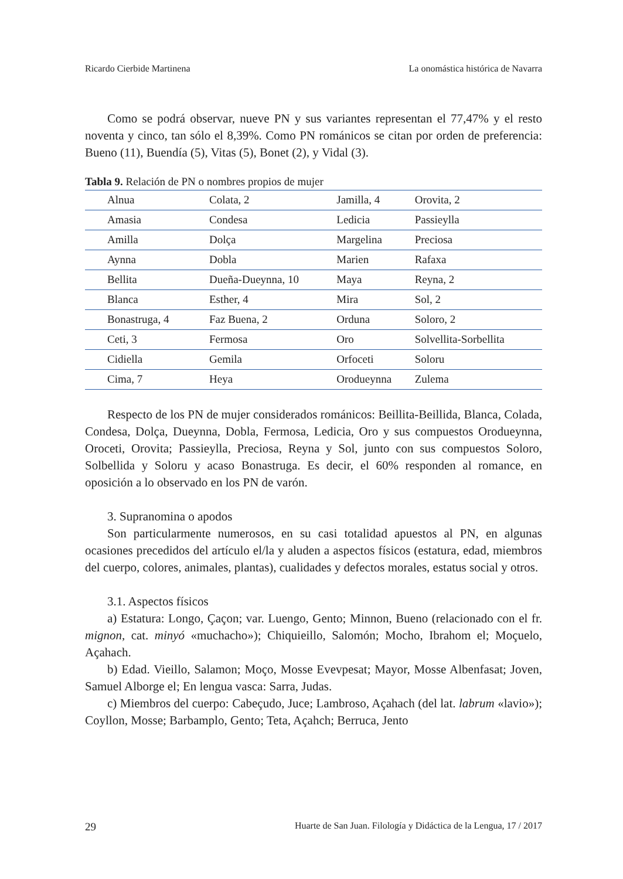Ricardo Cierbide Martinena La onomástica histórica de Navarra
Como se podrá observar, nueve PN y sus variantes representan el 77,47% y el resto noventa y cinco, tan sólo el 8,39%. Como PN románicos se citan por orden de preferencia: Bueno (11), Buendía (5), Vitas (5), Bonet (2), y Vidal (3).
Tabla 9. Relación de PN o nombres propios de mujer
| Alnua | Colata, 2 | Jamilla, 4 | Orovita, 2 |
| Amasia | Condesa | Ledicia | Passieylla |
| Amilla | Dolça | Margelina | Preciosa |
| Aynna | Dobla | Marien | Rafaxa |
| Bellita | Dueña-Dueynna, 10 | Maya | Reyna, 2 |
| Blanca | Esther, 4 | Mira | Sol, 2 |
| Bonastruga, 4 | Faz Buena, 2 | Orduna | Soloro, 2 |
| Ceti, 3 | Fermosa | Oro | Solvellita-Sorbellita |
| Cidiella | Gemila | Orfoceti | Soloru |
| Cima, 7 | Heya | Orodueynna | Zulema |
Respecto de los PN de mujer considerados románicos: Beillita-Beillida, Blanca, Colada, Condesa, Dolça, Dueynna, Dobla, Fermosa, Ledicia, Oro y sus compuestos Orodueynna, Oroceti, Orovita; Passieylla, Preciosa, Reyna y Sol, junto con sus compuestos Soloro, Solbellida y Soloru y acaso Bonastruga. Es decir, el 60% responden al romance, en oposición a lo observado en los PN de varón.
3. Supranomina o apodos
Son particularmente numerosos, en su casi totalidad apuestos al PN, en algunas ocasiones precedidos del artículo el/la y aluden a aspectos físicos (estatura, edad, miembros del cuerpo, colores, animales, plantas), cualidades y defectos morales, estatus social y otros.
3.1. Aspectos físicos
a) Estatura: Longo, Çaçon; var. Luengo, Gento; Minnon, Bueno (relacionado con el fr. mignon, cat. minyó «muchacho»); Chiquieillo, Salomón; Mocho, Ibrahom el; Moçuelo, Açahach.
b) Edad. Vieillo, Salamon; Moço, Mosse Evevpesat; Mayor, Mosse Albenfasat; Joven, Samuel Alborge el; En lengua vasca: Sarra, Judas.
c) Miembros del cuerpo: Cabeçudo, Juce; Lambroso, Açahach (del lat. labrum «lavio»); Coyllon, Mosse; Barbamplo, Gento; Teta, Açahch; Berruca, Jento
29 Huarte de San Juan. Filología y Didáctica de la Lengua, 17 / 2017